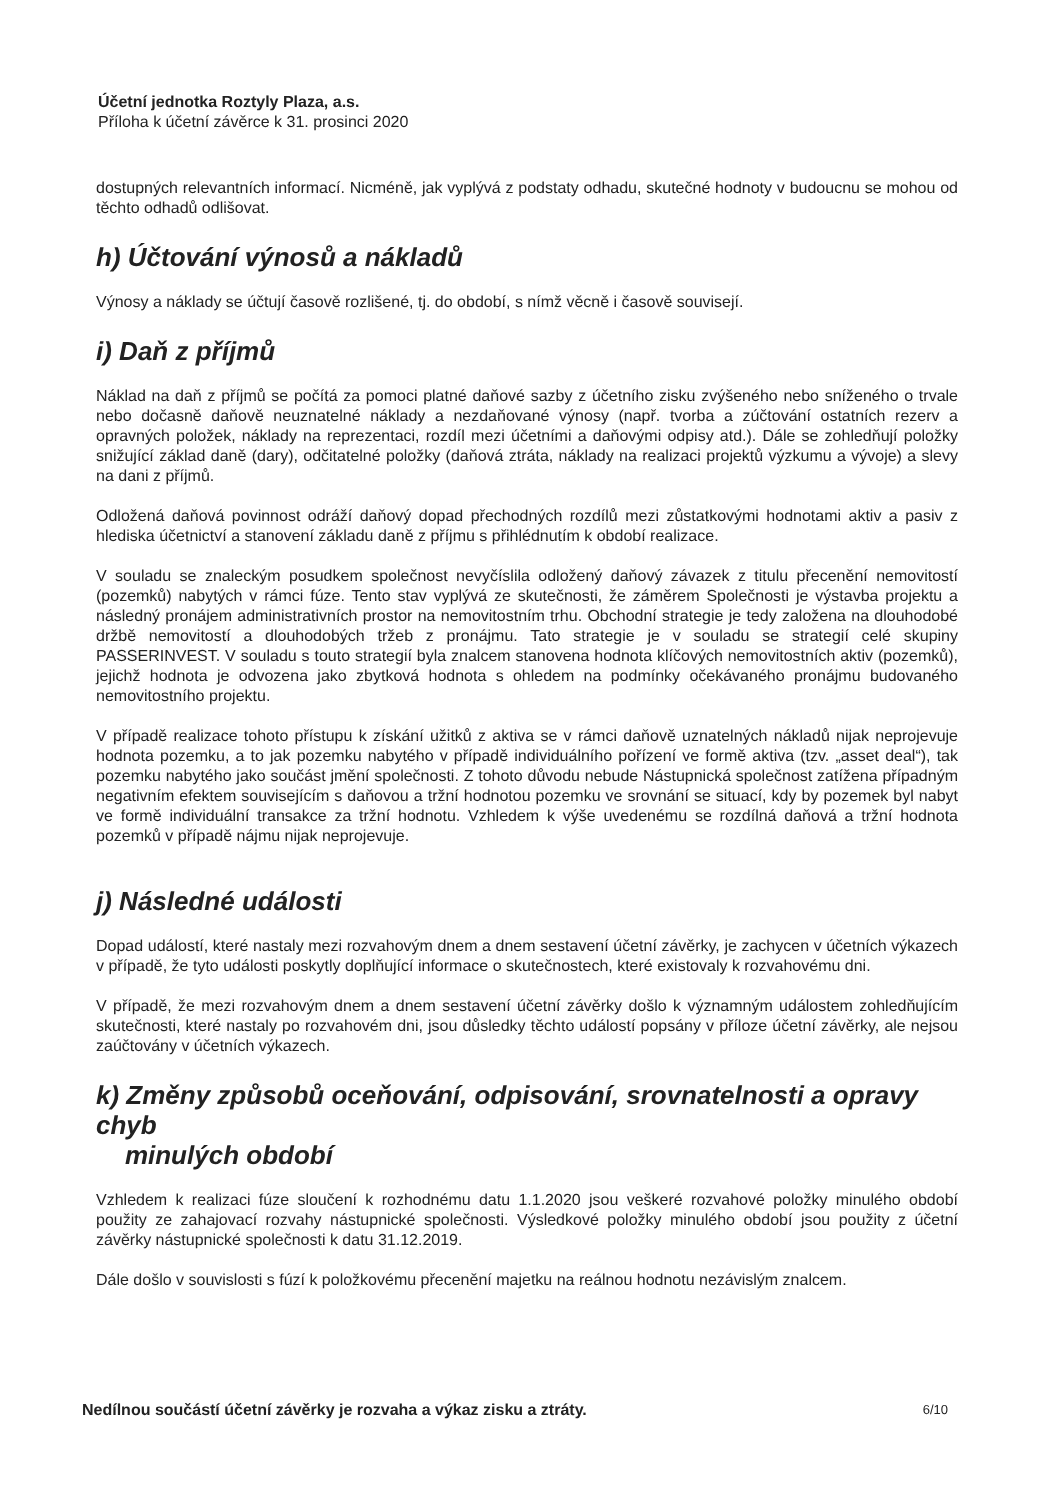Účetní jednotka Roztyly Plaza, a.s.
Příloha k účetní závěrce k 31. prosinci 2020
dostupných relevantních informací. Nicméně, jak vyplývá z podstaty odhadu, skutečné hodnoty v budoucnu se mohou od těchto odhadů odlišovat.
h) Účtování výnosů a nákladů
Výnosy a náklady se účtují časově rozlišené, tj. do období, s nímž věcně i časově souvisejí.
i) Daň z příjmů
Náklad na daň z příjmů se počítá za pomoci platné daňové sazby z účetního zisku zvýšeného nebo sníženého o trvale nebo dočasně daňově neuznatelné náklady a nezdaňované výnosy (např. tvorba a zúčtování ostatních rezerv a opravných položek, náklady na reprezentaci, rozdíl mezi účetními a daňovými odpisy atd.). Dále se zohledňují položky snižující základ daně (dary), odčitatelné položky (daňová ztráta, náklady na realizaci projektů výzkumu a vývoje) a slevy na dani z příjmů.
Odložená daňová povinnost odráží daňový dopad přechodných rozdílů mezi zůstatkovými hodnotami aktiv a pasiv z hlediska účetnictví a stanovení základu daně z příjmu s přihlédnutím k období realizace.
V souladu se znaleckým posudkem společnost nevyčíslila odložený daňový závazek z titulu přecenění nemovitostí (pozemků) nabytých v rámci fúze. Tento stav vyplývá ze skutečnosti, že záměrem Společnosti je výstavba projektu a následný pronájem administrativních prostor na nemovitostním trhu. Obchodní strategie je tedy založena na dlouhodobé držbě nemovitostí a dlouhodobých tržeb z pronájmu. Tato strategie je v souladu se strategií celé skupiny PASSERINVEST. V souladu s touto strategií byla znalcem stanovena hodnota klíčových nemovitostních aktiv (pozemků), jejichž hodnota je odvozena jako zbytková hodnota s ohledem na podmínky očekávaného pronájmu budovaného nemovitostního projektu.
V případě realizace tohoto přístupu k získání užitků z aktiva se v rámci daňově uznatelných nákladů nijak neprojevuje hodnota pozemku, a to jak pozemku nabytého v případě individuálního pořízení ve formě aktiva (tzv. „asset deal“), tak pozemku nabytého jako součást jmění společnosti. Z tohoto důvodu nebude Nástupnická společnost zatížena případným negativním efektem souvisejícím s daňovou a tržní hodnotou pozemku ve srovnání se situací, kdy by pozemek byl nabyt ve formě individuální transakce za tržní hodnotu. Vzhledem k výše uvedenému se rozdílná daňová a tržní hodnota pozemků v případě nájmu nijak neprojevuje.
j) Následné události
Dopad událostí, které nastaly mezi rozvahovým dnem a dnem sestavení účetní závěrky, je zachycen v účetních výkazech v případě, že tyto události poskytly doplňující informace o skutečnostech, které existovaly k rozvahovému dni.
V případě, že mezi rozvahovým dnem a dnem sestavení účetní závěrky došlo k významným událostem zohledňujícím skutečnosti, které nastaly po rozvahovém dni, jsou důsledky těchto událostí popsány v příloze účetní závěrky, ale nejsou zaúčtovány v účetních výkazech.
k) Změny způsobů oceňování, odpisování, srovnatelnosti a opravy chyb
minulých období
Vzhledem k realizaci fúze sloučení k rozhodnému datu 1.1.2020 jsou veškeré rozvahové položky minulého období použity ze zahajovací rozvahy nástupnické společnosti. Výsledkové položky minulého období jsou použity z účetní závěrky nástupnické společnosti k datu 31.12.2019.
Dále došlo v souvislosti s fúzí k položkovému přecenění majetku na reálnou hodnotu nezávislým znalcem.
Nedílnou součástí účetní závěrky je rozvaha a výkaz zisku a ztráty. 6/10